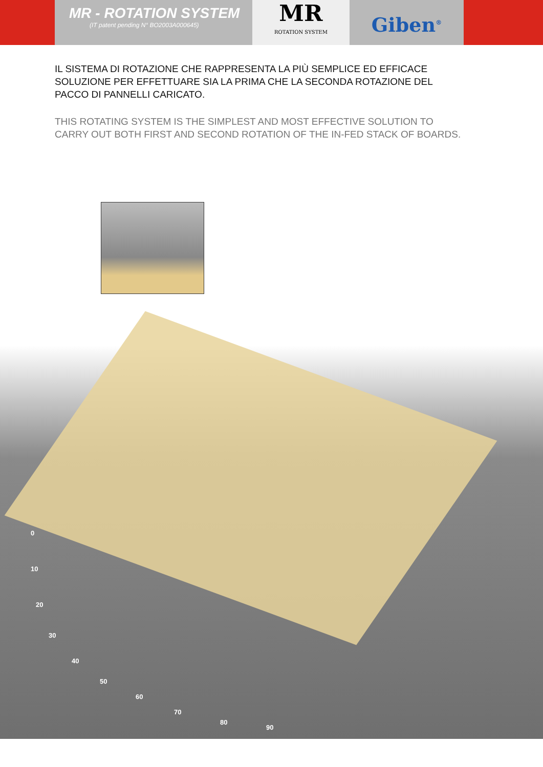MR - ROTATION SYSTEM
(IT patent pending N° BO2003A000645)
MR
ROTATION SYSTEM
Giben<sup>®</sup>
IL SISTEMA DI ROTAZIONE CHE RAPPRESENTA LA PIÙ SEMPLICE ED EFFICACE SOLUZIONE PER EFFETTUARE SIA LA PRIMA CHE LA SECONDA ROTAZIONE DEL PACCO DI PANNELLI CARICATO.
THIS ROTATING SYSTEM IS THE SIMPLEST AND MOST EFFECTIVE SOLUTION TO CARRY OUT BOTH FIRST AND SECOND ROTATION OF THE IN-FED STACK OF BOARDS.
0
10
20
30
40
50
60
70
80
90